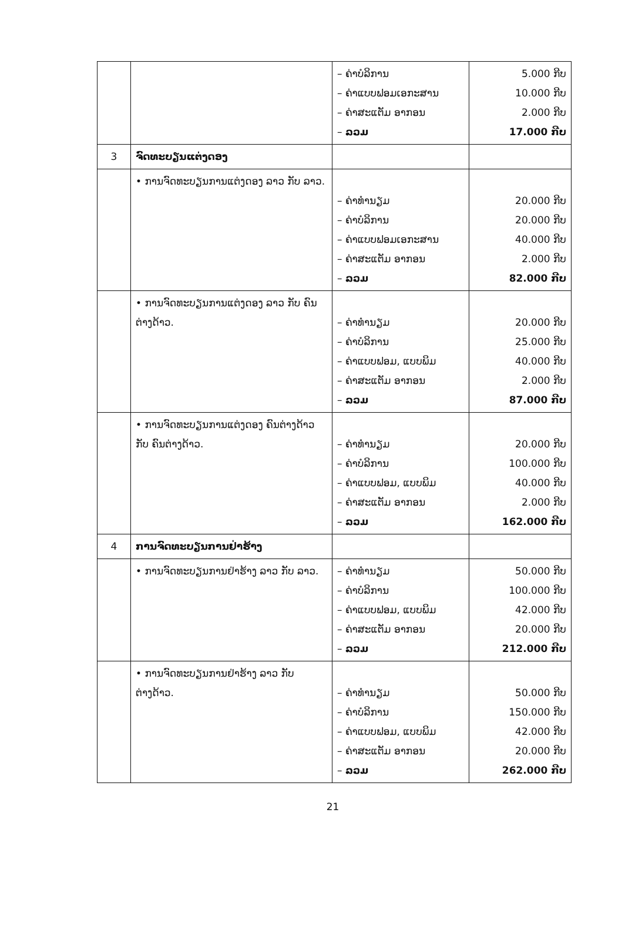| | | – ຄ່າບໍລິການ – ຄ່າແບບຟອມເອກະສານ – ຄ່າສະແຕັມ ອາກອນ – ລວມ | 5.000 ກີບ 10.000 ກີບ 2.000 ກີບ 17.000 ກີບ |
| 3 | ຈົດທະບຽນແຕ່ງດອງ | | |
| | • ການຈົດທະບຽນການແຕ່ງດອງ ລາວ ກັບ ລາວ. | – ຄ່າທຳນຽມ – ຄ່າບໍລິການ – ຄ່າແບບຟອມເອກະສານ – ຄ່າສະແຕັມ ອາກອນ – ລວມ | 20.000 ກີບ 20.000 ກີບ 40.000 ກີບ 2.000 ກີບ 82.000 ກີບ |
| | • ການຈົດທະບຽນການແຕ່ງດອງ ລາວ ກັບ ຄົນຕ່າງດ້າວ. | – ຄ່າທຳນຽມ – ຄ່າບໍລິການ – ຄ່າແບບຟອມ, ແບບພິມ – ຄ່າສະແຕັມ ອາກອນ – ລວມ | 20.000 ກີບ 25.000 ກີບ 40.000 ກີບ 2.000 ກີບ 87.000 ກີບ |
| | • ການຈົດທະບຽນການແຕ່ງດອງ ຄົນຕ່າງດ້າວ ກັບ ຄົນຕ່າງດ້າວ. | – ຄ່າທຳນຽມ – ຄ່າບໍລິການ – ຄ່າແບບຟອມ, ແບບພິມ – ຄ່າສະແຕັມ ອາກອນ – ລວມ | 20.000 ກີບ 100.000 ກີບ 40.000 ກີບ 2.000 ກີບ 162.000 ກີບ |
| 4 | ການຈົດທະບຽນການຢ່າຮ້າງ | | |
| | • ການຈົດທະບຽນການຢ່າຮ້າງ ລາວ ກັບ ລາວ. | – ຄ່າທຳນຽມ – ຄ່າບໍລິການ – ຄ່າແບບຟອມ, ແບບພິມ – ຄ່າສະແຕັມ ອາກອນ – ລວມ | 50.000 ກີບ 100.000 ກີບ 42.000 ກີບ 20.000 ກີບ 212.000 ກີບ |
| | • ການຈົດທະບຽນການຢ່າຮ້າງ ລາວ ກັບ ຕ່າງດ້າວ. | – ຄ່າທຳນຽມ – ຄ່າບໍລິການ – ຄ່າແບບຟອມ, ແບບພິມ – ຄ່າສະແຕັມ ອາກອນ – ລວມ | 50.000 ກີບ 150.000 ກີບ 42.000 ກີບ 20.000 ກີບ 262.000 ກີບ |
21